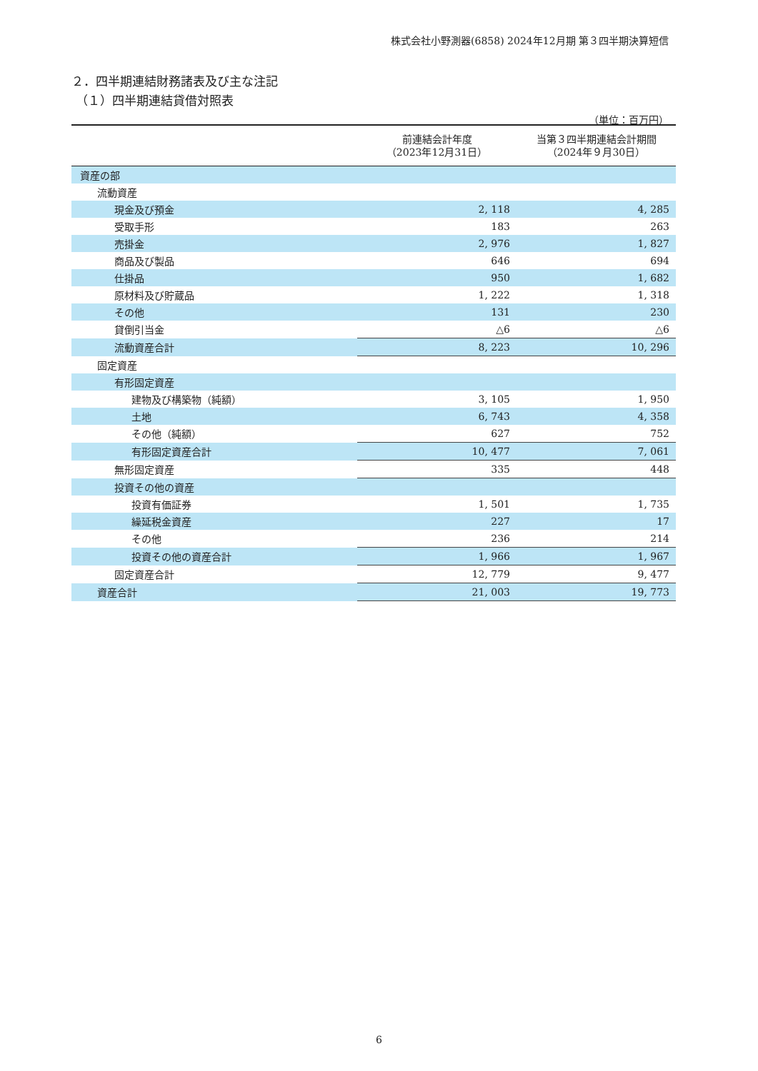株式会社小野測器(6858) 2024年12月期 第３四半期決算短信
２．四半期連結財務諸表及び主な注記
（１）四半期連結貸借対照表
（単位：百万円）
| | 前連結会計年度 （2023年12月31日） | 当第３四半期連結会計期間 （2024年９月30日） |
| --- | --- | --- |
| 資産の部 | | |
| 流動資産 | | |
| 現金及び預金 | 2, 118 | 4, 285 |
| 受取手形 | 183 | 263 |
| 売掛金 | 2, 976 | 1, 827 |
| 商品及び製品 | 646 | 694 |
| 仕掛品 | 950 | 1, 682 |
| 原材料及び貯蔵品 | 1, 222 | 1, 318 |
| その他 | 131 | 230 |
| 貸倒引当金 | △6 | △6 |
| 流動資産合計 | 8, 223 | 10, 296 |
| 固定資産 | | |
| 有形固定資産 | | |
| 建物及び構築物（純額） | 3, 105 | 1, 950 |
| 土地 | 6, 743 | 4, 358 |
| その他（純額） | 627 | 752 |
| 有形固定資産合計 | 10, 477 | 7, 061 |
| 無形固定資産 | 335 | 448 |
| 投資その他の資産 | | |
| 投資有価証券 | 1, 501 | 1, 735 |
| 繰延税金資産 | 227 | 17 |
| その他 | 236 | 214 |
| 投資その他の資産合計 | 1, 966 | 1, 967 |
| 固定資産合計 | 12, 779 | 9, 477 |
| 資産合計 | 21, 003 | 19, 773 |
6